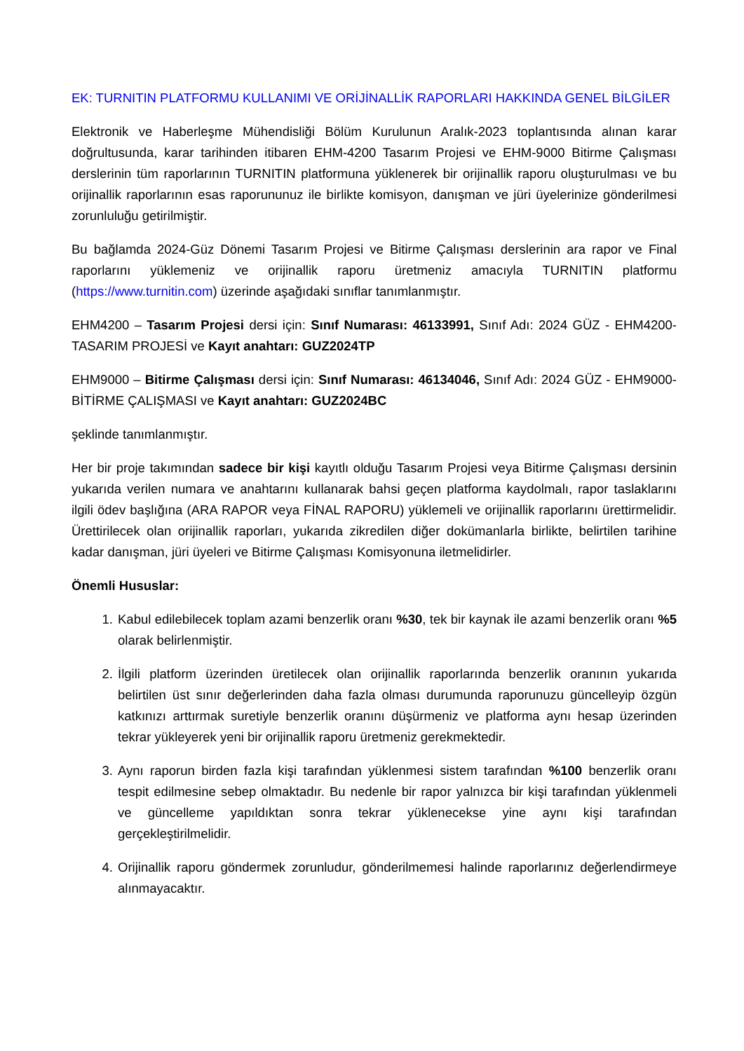EK: TURNITIN PLATFORMU KULLANIMI VE ORİJİNALLİK RAPORLARI HAKKINDA GENEL BİLGİLER
Elektronik ve Haberleşme Mühendisliği Bölüm Kurulunun Aralık-2023 toplantısında alınan karar doğrultusunda, karar tarihinden itibaren EHM-4200 Tasarım Projesi ve EHM-9000 Bitirme Çalışması derslerinin tüm raporlarının TURNITIN platformuna yüklenerek bir orijinallik raporu oluşturulması ve bu orijinallik raporlarının esas raporununuz ile birlikte komisyon, danışman ve jüri üyelerinize gönderilmesi zorunluluğu getirilmiştir.
Bu bağlamda 2024-Güz Dönemi Tasarım Projesi ve Bitirme Çalışması derslerinin ara rapor ve Final raporlarını yüklemeniz ve orijinallik raporu üretmeniz amacıyla TURNITIN platformu (https://www.turnitin.com) üzerinde aşağıdaki sınıflar tanımlanmıştır.
EHM4200 – Tasarım Projesi dersi için: Sınıf Numarası: 46133991, Sınıf Adı: 2024 GÜZ - EHM4200-TASARIM PROJESİ ve Kayıt anahtarı: GUZ2024TP
EHM9000 – Bitirme Çalışması dersi için: Sınıf Numarası: 46134046, Sınıf Adı: 2024 GÜZ - EHM9000-BİTİRME ÇALIŞMASI ve Kayıt anahtarı: GUZ2024BC
şeklinde tanımlanmıştır.
Her bir proje takımından sadece bir kişi kayıtlı olduğu Tasarım Projesi veya Bitirme Çalışması dersinin yukarıda verilen numara ve anahtarını kullanarak bahsi geçen platforma kaydolmalı, rapor taslaklarını ilgili ödev başlığına (ARA RAPOR veya FİNAL RAPORU) yüklemeli ve orijinallik raporlarını ürettirmelidir. Ürettirilecek olan orijinallik raporları, yukarıda zikredilen diğer dokümanlarla birlikte, belirtilen tarihine kadar danışman, jüri üyeleri ve Bitirme Çalışması Komisyonuna iletmelidirler.
Önemli Hususlar:
1. Kabul edilebilecek toplam azami benzerlik oranı %30, tek bir kaynak ile azami benzerlik oranı %5 olarak belirlenmiştir.
2. İlgili platform üzerinden üretilecek olan orijinallik raporlarında benzerlik oranının yukarıda belirtilen üst sınır değerlerinden daha fazla olması durumunda raporunuzu güncelleyip özgün katkınızı arttırmak suretiyle benzerlik oranını düşürmeniz ve platforma aynı hesap üzerinden tekrar yükleyerek yeni bir orijinallik raporu üretmeniz gerekmektedir.
3. Aynı raporun birden fazla kişi tarafından yüklenmesi sistem tarafından %100 benzerlik oranı tespit edilmesine sebep olmaktadır. Bu nedenle bir rapor yalnızca bir kişi tarafından yüklenmeli ve güncelleme yapıldıktan sonra tekrar yüklenecekse yine aynı kişi tarafından gerçekleştirilmelidir.
4. Orijinallik raporu göndermek zorunludur, gönderilmemesi halinde raporlarınız değerlendirmeye alınmayacaktır.